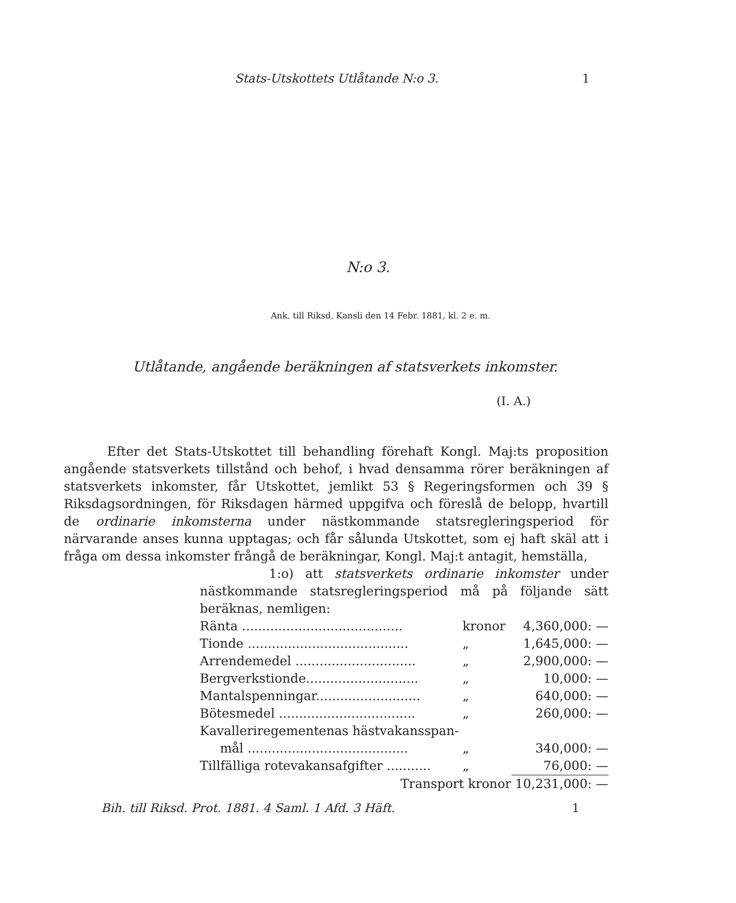Stats-Utskottets Utlåtande N:o 3. 1
N:o 3.
Ank. till Riksd. Kansli den 14 Febr. 1881, kl. 2 e. m.
Utlåtande, angående beräkningen af statsverkets inkomster.
(I. A.)
Efter det Stats-Utskottet till behandling förehaft Kongl. Maj:ts proposition angående statsverkets tillstånd och behof, i hvad densamma rörer beräkningen af statsverkets inkomster, får Utskottet, jemlikt 53 § Regeringsformen och 39 § Riksdagsordningen, för Riksdagen härmed uppgifva och föreslå de belopp, hvartill de ordinarie inkomsterna under nästkommande statsregleringsperiod för närvarande anses kunna upptagas; och får sålunda Utskottet, som ej haft skäl att i fråga om dessa inkomster frångå de beräkningar, Kongl. Maj:t antagit, hemställa,
1:o) att statsverkets ordinarie inkomster under nästkommande statsregleringsperiod må på följande sätt beräknas, nemligen:
| Ränta ........................................ | kronor | 4,360,000: — |
| Tionde ........................................ | „ | 1,645,000: — |
| Arrendemedel .............................. | „ | 2,900,000: — |
| Bergverkstionde............................ | „ | 10,000: — |
| Mantalspenningar.......................... | „ | 640,000: — |
| Bötesmedel .................................. | „ | 260,000: — |
| Kavalleriregementenas hästvakansspan- | | |
| mål ........................................ | „ | 340,000: — |
| Tillfälliga rotevakansafgifter ........... | „ | 76,000: — |
| Transport kronor 10,231,000: — | | |
Bih. till Riksd. Prot. 1881. 4 Saml. 1 Afd. 3 Häft. 1